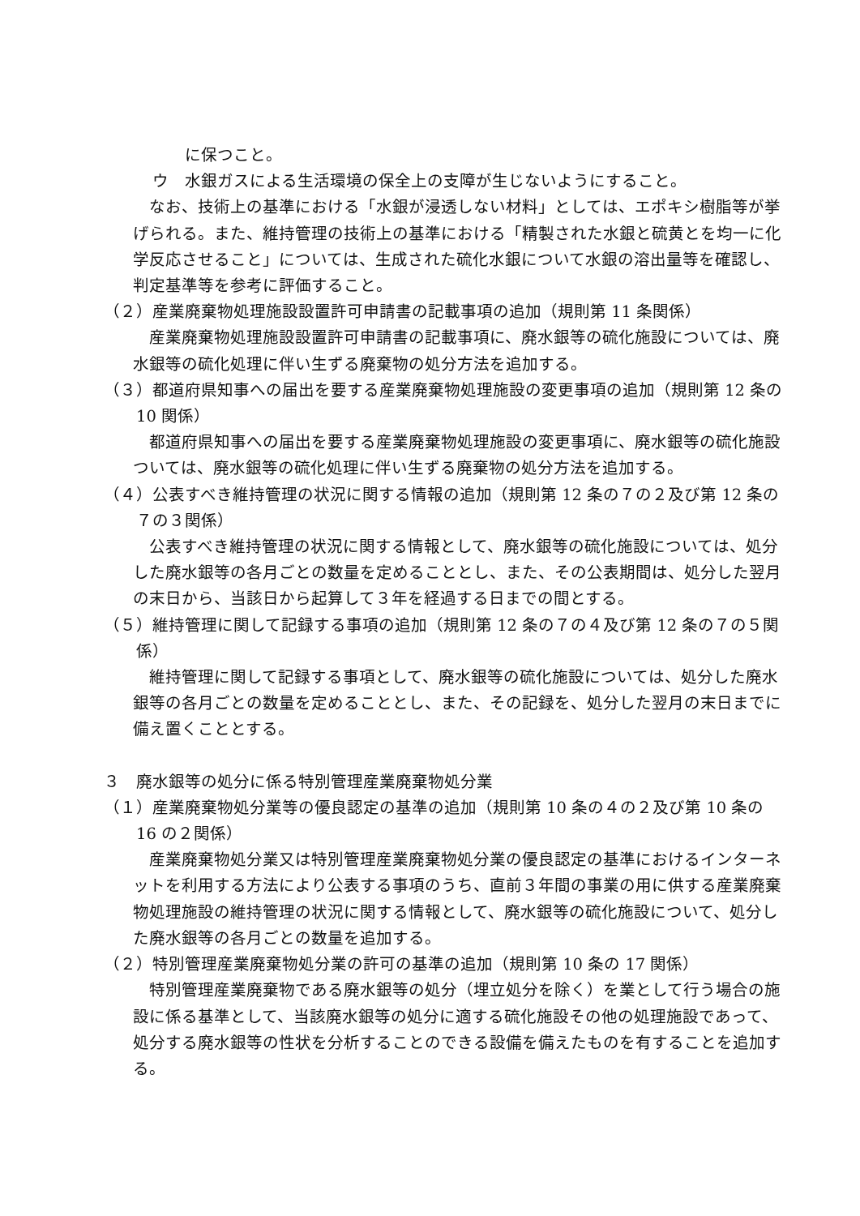に保つこと。
ウ　水銀ガスによる生活環境の保全上の支障が生じないようにすること。
なお、技術上の基準における「水銀が浸透しない材料」としては、エポキシ樹脂等が挙げられる。また、維持管理の技術上の基準における「精製された水銀と硫黄とを均一に化学反応させること」については、生成された硫化水銀について水銀の溶出量等を確認し、判定基準等を参考に評価すること。
（２）産業廃棄物処理施設設置許可申請書の記載事項の追加（規則第 11 条関係）
産業廃棄物処理施設設置許可申請書の記載事項に、廃水銀等の硫化施設については、廃水銀等の硫化処理に伴い生ずる廃棄物の処分方法を追加する。
（３）都道府県知事への届出を要する産業廃棄物処理施設の変更事項の追加（規則第 12 条の 10 関係）
都道府県知事への届出を要する産業廃棄物処理施設の変更事項に、廃水銀等の硫化施設ついては、廃水銀等の硫化処理に伴い生ずる廃棄物の処分方法を追加する。
（４）公表すべき維持管理の状況に関する情報の追加（規則第 12 条の７の２及び第 12 条の７の３関係）
公表すべき維持管理の状況に関する情報として、廃水銀等の硫化施設については、処分した廃水銀等の各月ごとの数量を定めることとし、また、その公表期間は、処分した翌月の末日から、当該日から起算して３年を経過する日までの間とする。
（５）維持管理に関して記録する事項の追加（規則第 12 条の７の４及び第 12 条の７の５関係）
維持管理に関して記録する事項として、廃水銀等の硫化施設については、処分した廃水銀等の各月ごとの数量を定めることとし、また、その記録を、処分した翌月の末日までに備え置くこととする。
３　廃水銀等の処分に係る特別管理産業廃棄物処分業
（１）産業廃棄物処分業等の優良認定の基準の追加（規則第 10 条の４の２及び第 10 条の 16 の２関係）
産業廃棄物処分業又は特別管理産業廃棄物処分業の優良認定の基準におけるインターネットを利用する方法により公表する事項のうち、直前３年間の事業の用に供する産業廃棄物処理施設の維持管理の状況に関する情報として、廃水銀等の硫化施設について、処分した廃水銀等の各月ごとの数量を追加する。
（２）特別管理産業廃棄物処分業の許可の基準の追加（規則第 10 条の 17 関係）
特別管理産業廃棄物である廃水銀等の処分（埋立処分を除く）を業として行う場合の施設に係る基準として、当該廃水銀等の処分に適する硫化施設その他の処理施設であって、処分する廃水銀等の性状を分析することのできる設備を備えたものを有することを追加する。